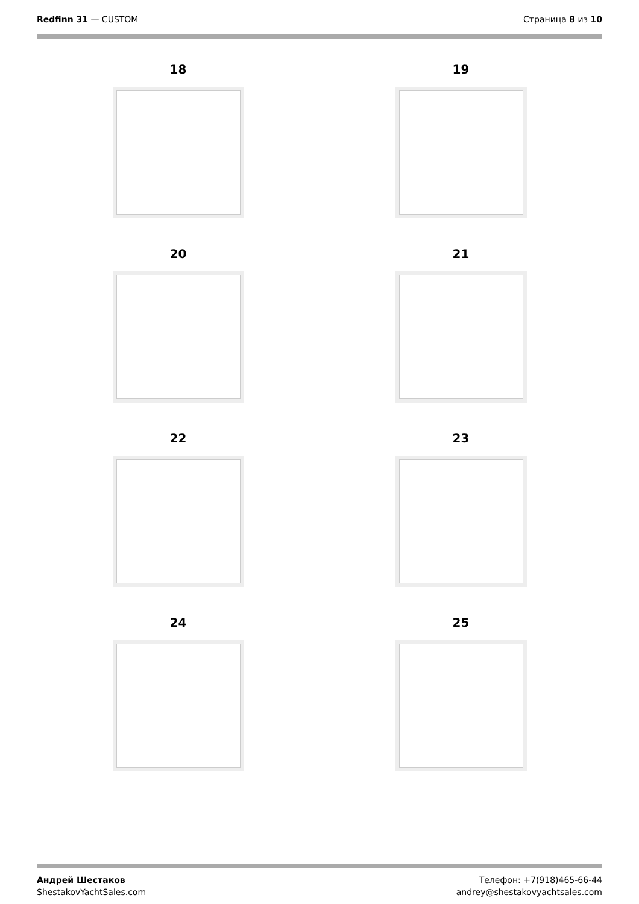Redfinn 31 — CUSTOM Страница 8 из 10
18
19
20
21
22
23
24
25
Андрей Шестаков
ShestakovYachtSales.com
Телефон: +7(918)465-66-44
andrey@shestakovyachtsales.com